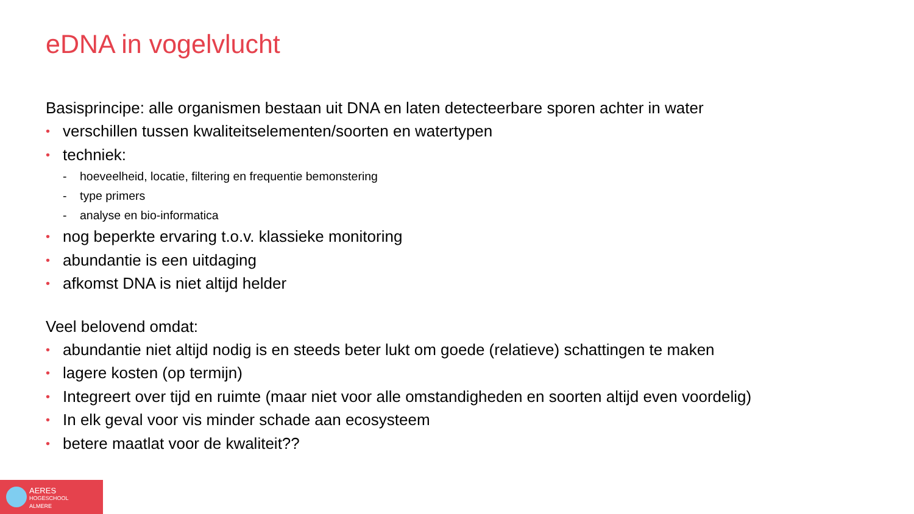eDNA in vogelvlucht
Basisprincipe: alle organismen bestaan uit DNA en laten detecteerbare sporen achter in water
• verschillen tussen kwaliteitselementen/soorten en watertypen
• techniek:
- hoeveelheid, locatie, filtering en frequentie bemonstering
- type primers
- analyse en bio-informatica
• nog beperkte ervaring t.o.v. klassieke monitoring
• abundantie is een uitdaging
• afkomst DNA is niet altijd helder
Veel belovend omdat:
• abundantie niet altijd nodig is en steeds beter lukt om goede (relatieve) schattingen te maken
• lagere kosten (op termijn)
• Integreert over tijd en ruimte (maar niet voor alle omstandigheden en soorten altijd even voordelig)
• In elk geval voor vis minder schade aan ecosysteem
• betere maatlat voor de kwaliteit??
AERES
HOGESCHOOL
ALMERE